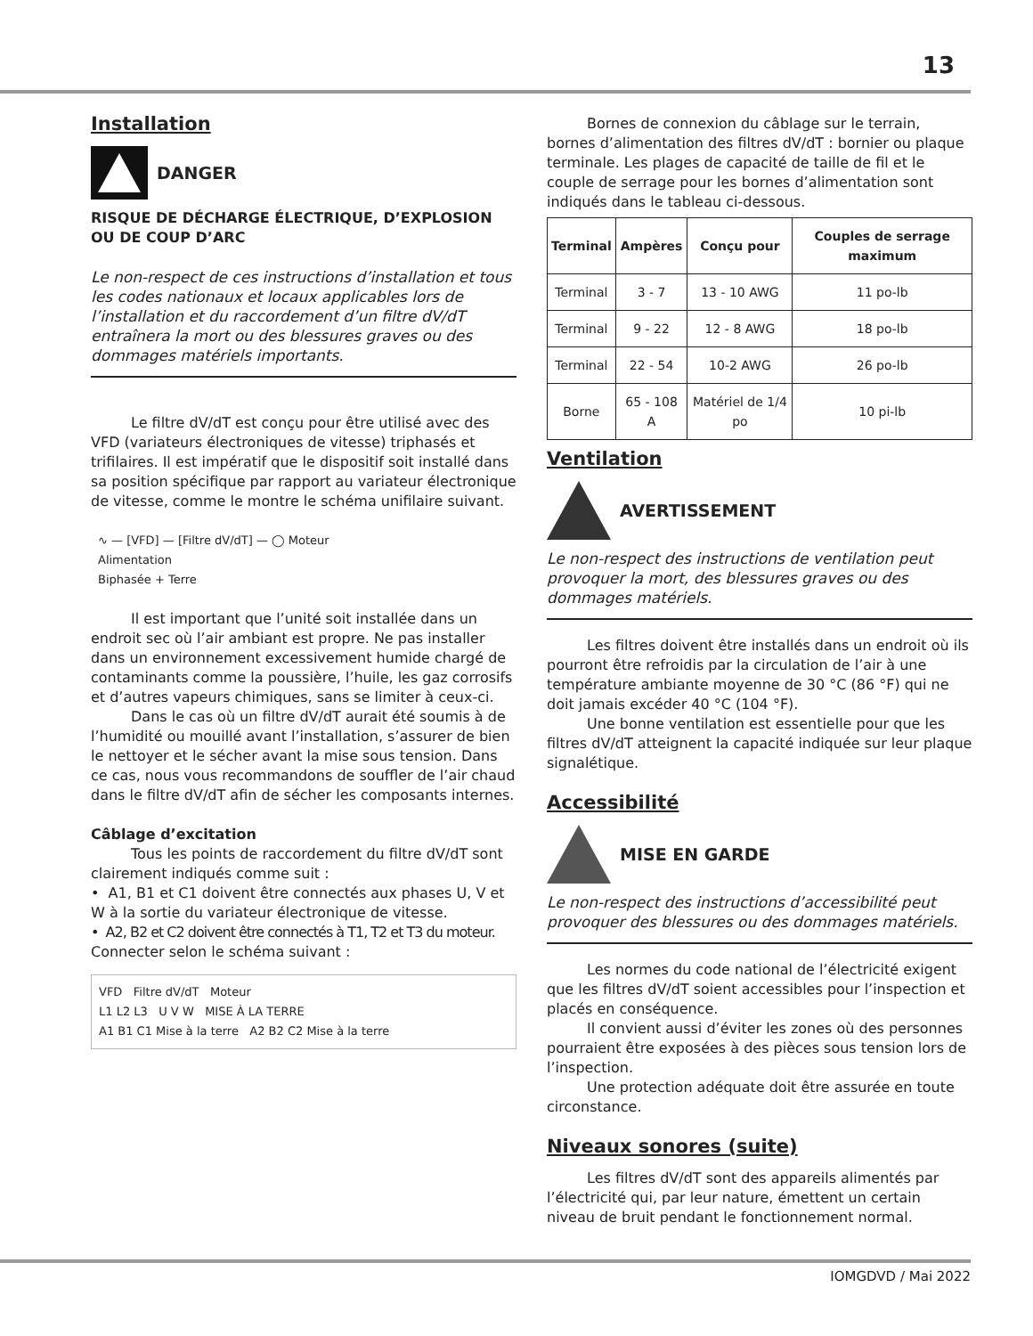13
Installation
DANGER
RISQUE DE DÉCHARGE ÉLECTRIQUE, D’EXPLOSION OU DE COUP D’ARC
Le non-respect de ces instructions d’installation et tous les codes nationaux et locaux applicables lors de l’installation et du raccordement d’un filtre dV/dT entraînera la mort ou des blessures graves ou des dommages matériels importants.
Le filtre dV/dT est conçu pour être utilisé avec des VFD (variateurs électroniques de vitesse) triphasés et trifilaires. Il est impératif que le dispositif soit installé dans sa position spécifique par rapport au variateur électronique de vitesse, comme le montre le schéma unifilaire suivant.
∿ — [VFD] — [Filtre dV/dT] — ◯ Moteur
Alimentation
Biphasée + Terre
Il est important que l’unité soit installée dans un endroit sec où l’air ambiant est propre. Ne pas installer dans un environnement excessivement humide chargé de contaminants comme la poussière, l’huile, les gaz corrosifs et d’autres vapeurs chimiques, sans se limiter à ceux-ci.
Dans le cas où un filtre dV/dT aurait été soumis à de l’humidité ou mouillé avant l’installation, s’assurer de bien le nettoyer et le sécher avant la mise sous tension. Dans ce cas, nous vous recommandons de souffler de l’air chaud dans le filtre dV/dT afin de sécher les composants internes.
Câblage d’excitation
Tous les points de raccordement du filtre dV/dT sont clairement indiqués comme suit :
• A1, B1 et C1 doivent être connectés aux phases U, V et W à la sortie du variateur électronique de vitesse.
• A2, B2 et C2 doivent être connectés à T1, T2 et T3 du moteur.
Connecter selon le schéma suivant :
VFD Filtre dV/dT Moteur
L1 L2 L3 U V W MISE À LA TERRE
A1 B1 C1 Mise à la terre A2 B2 C2 Mise à la terre
Bornes de connexion du câblage sur le terrain, bornes d’alimentation des filtres dV/dT : bornier ou plaque terminale. Les plages de capacité de taille de fil et le couple de serrage pour les bornes d’alimentation sont indiqués dans le tableau ci-dessous.
| Terminal | Ampères | Conçu pour | Couples de serrage maximum |
| --- | --- | --- | --- |
| Terminal | 3 - 7 | 13 - 10 AWG | 11 po-lb |
| Terminal | 9 - 22 | 12 - 8 AWG | 18 po-lb |
| Terminal | 22 - 54 | 10-2 AWG | 26 po-lb |
| Borne | 65 - 108 A | Matériel de 1/4 po | 10 pi-lb |
Ventilation
AVERTISSEMENT
Le non-respect des instructions de ventilation peut provoquer la mort, des blessures graves ou des dommages matériels.
Les filtres doivent être installés dans un endroit où ils pourront être refroidis par la circulation de l’air à une température ambiante moyenne de 30 °C (86 °F) qui ne doit jamais excéder 40 °C (104 °F).
Une bonne ventilation est essentielle pour que les filtres dV/dT atteignent la capacité indiquée sur leur plaque signalétique.
Accessibilité
MISE EN GARDE
Le non-respect des instructions d’accessibilité peut provoquer des blessures ou des dommages matériels.
Les normes du code national de l’électricité exigent que les filtres dV/dT soient accessibles pour l’inspection et placés en conséquence.
Il convient aussi d’éviter les zones où des personnes pourraient être exposées à des pièces sous tension lors de l’inspection.
Une protection adéquate doit être assurée en toute circonstance.
Niveaux sonores (suite)
Les filtres dV/dT sont des appareils alimentés par l’électricité qui, par leur nature, émettent un certain niveau de bruit pendant le fonctionnement normal.
IOMGDVD / Mai 2022